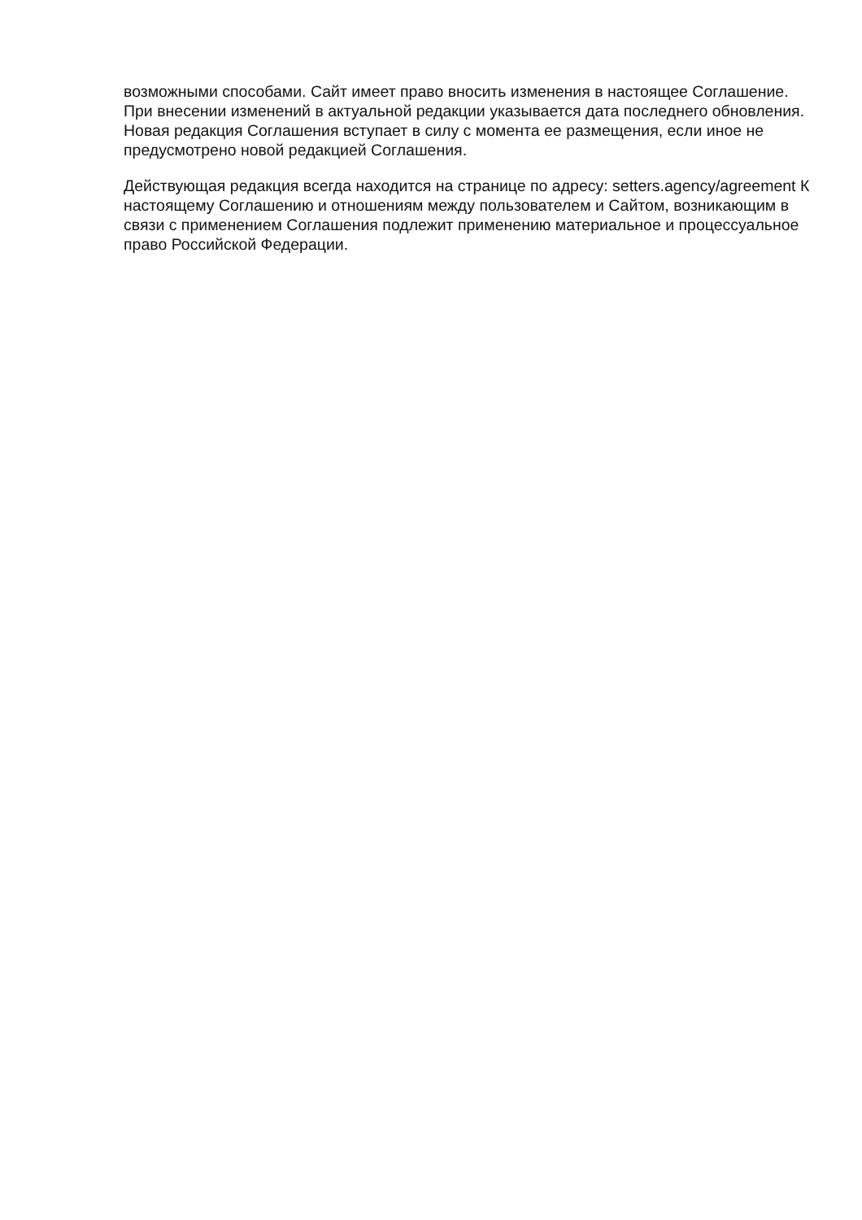возможными способами. Сайт имеет право вносить изменения в настоящее Соглашение. При внесении изменений в актуальной редакции указывается дата последнего обновления. Новая редакция Соглашения вступает в силу с момента ее размещения, если иное не предусмотрено новой редакцией Соглашения.
Действующая редакция всегда находится на странице по адресу: setters.agency/agreement К настоящему Соглашению и отношениям между пользователем и Сайтом, возникающим в связи с применением Соглашения подлежит применению материальное и процессуальное право Российской Федерации.